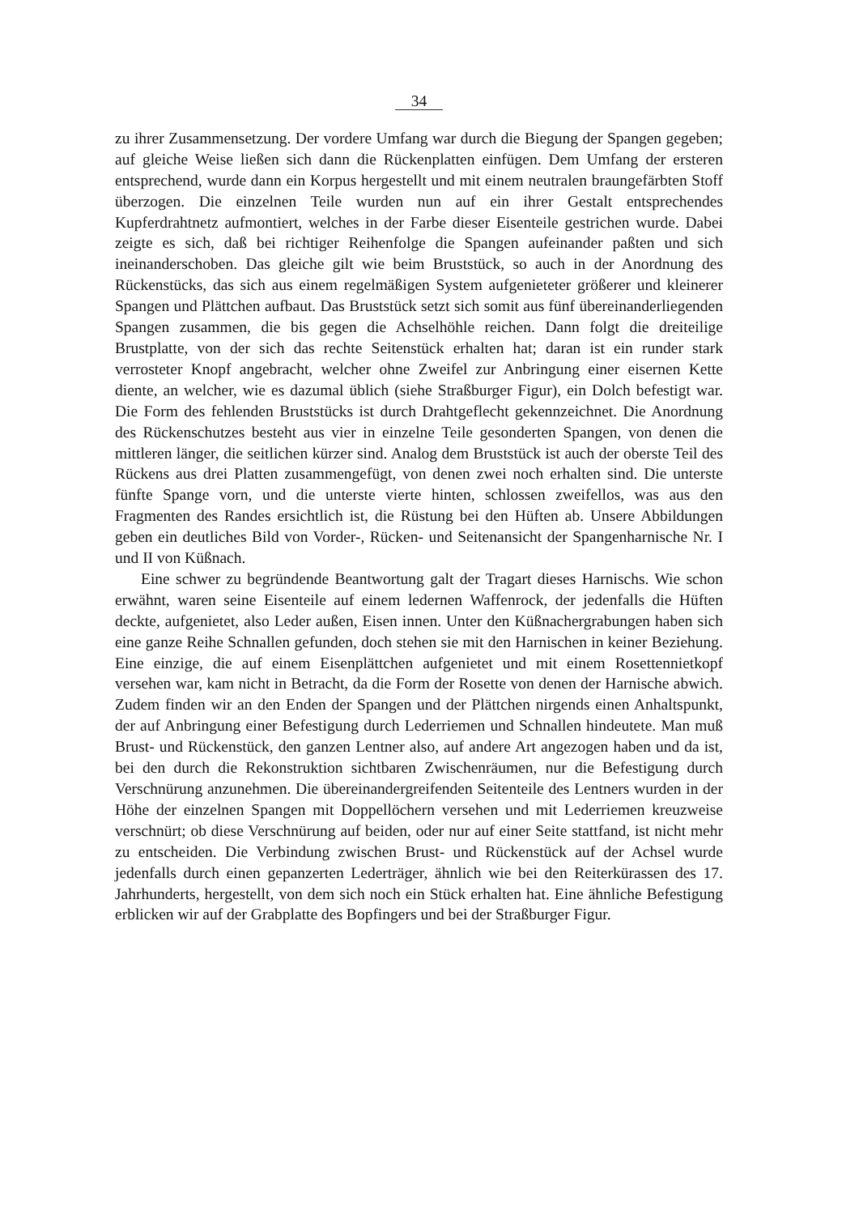34
zu ihrer Zusammensetzung. Der vordere Umfang war durch die Biegung der Spangen gegeben; auf gleiche Weise ließen sich dann die Rückenplatten einfügen. Dem Umfang der ersteren entsprechend, wurde dann ein Korpus hergestellt und mit einem neutralen braungefärbten Stoff überzogen. Die einzelnen Teile wurden nun auf ein ihrer Gestalt entsprechendes Kupferdrahtnetz aufmontiert, welches in der Farbe dieser Eisenteile gestrichen wurde. Dabei zeigte es sich, daß bei richtiger Reihenfolge die Spangen aufeinander paßten und sich ineinanderschoben. Das gleiche gilt wie beim Bruststück, so auch in der Anordnung des Rückenstücks, das sich aus einem regelmäßigen System aufgenieteter größerer und kleinerer Spangen und Plättchen aufbaut. Das Bruststück setzt sich somit aus fünf übereinanderliegenden Spangen zusammen, die bis gegen die Achselhöhle reichen. Dann folgt die dreiteilige Brustplatte, von der sich das rechte Seitenstück erhalten hat; daran ist ein runder stark verrosteter Knopf angebracht, welcher ohne Zweifel zur Anbringung einer eisernen Kette diente, an welcher, wie es dazumal üblich (siehe Straßburger Figur), ein Dolch befestigt war. Die Form des fehlenden Bruststücks ist durch Drahtgeflecht gekennzeichnet. Die Anordnung des Rückenschutzes besteht aus vier in einzelne Teile gesonderten Spangen, von denen die mittleren länger, die seitlichen kürzer sind. Analog dem Bruststück ist auch der oberste Teil des Rückens aus drei Platten zusammengefügt, von denen zwei noch erhalten sind. Die unterste fünfte Spange vorn, und die unterste vierte hinten, schlossen zweifellos, was aus den Fragmenten des Randes ersichtlich ist, die Rüstung bei den Hüften ab. Unsere Abbildungen geben ein deutliches Bild von Vorder-, Rücken- und Seitenansicht der Spangenharnische Nr. I und II von Küßnach.
Eine schwer zu begründende Beantwortung galt der Tragart dieses Harnischs. Wie schon erwähnt, waren seine Eisenteile auf einem ledernen Waffenrock, der jedenfalls die Hüften deckte, aufgenietet, also Leder außen, Eisen innen. Unter den Küßnachergrabungen haben sich eine ganze Reihe Schnallen gefunden, doch stehen sie mit den Harnischen in keiner Beziehung. Eine einzige, die auf einem Eisenplättchen aufgenietet und mit einem Rosettennietkopf versehen war, kam nicht in Betracht, da die Form der Rosette von denen der Harnische abwich. Zudem finden wir an den Enden der Spangen und der Plättchen nirgends einen Anhaltspunkt, der auf Anbringung einer Befestigung durch Lederriemen und Schnallen hindeutete. Man muß Brust- und Rückenstück, den ganzen Lentner also, auf andere Art angezogen haben und da ist, bei den durch die Rekonstruktion sichtbaren Zwischenräumen, nur die Befestigung durch Verschnürung anzunehmen. Die übereinandergreifenden Seitenteile des Lentners wurden in der Höhe der einzelnen Spangen mit Doppellöchern versehen und mit Lederriemen kreuzweise verschnürt; ob diese Verschnürung auf beiden, oder nur auf einer Seite stattfand, ist nicht mehr zu entscheiden. Die Verbindung zwischen Brust- und Rückenstück auf der Achsel wurde jedenfalls durch einen gepanzerten Lederträger, ähnlich wie bei den Reiterkürassen des 17. Jahrhunderts, hergestellt, von dem sich noch ein Stück erhalten hat. Eine ähnliche Befestigung erblicken wir auf der Grabplatte des Bopfingers und bei der Straßburger Figur.